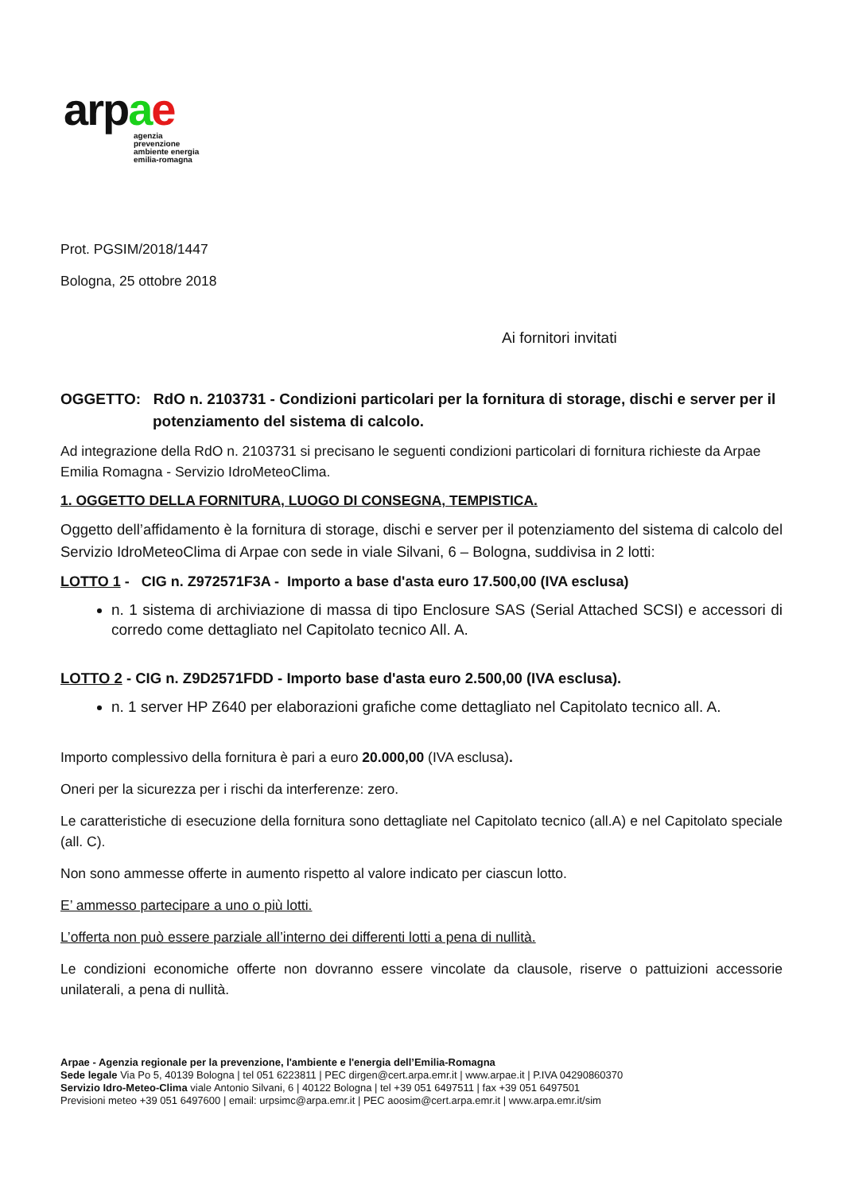arpae
agenzia
prevenzione
ambiente energia
emilia-romagna
Prot. PGSIM/2018/1447
Bologna, 25 ottobre 2018
Ai fornitori invitati
OGGETTO: RdO n. 2103731 - Condizioni particolari per la fornitura di storage, dischi e server per il potenziamento del sistema di calcolo.
Ad integrazione della RdO n. 2103731 si precisano le seguenti condizioni particolari di fornitura richieste da Arpae Emilia Romagna - Servizio IdroMeteoClima.
1. OGGETTO DELLA FORNITURA, LUOGO DI CONSEGNA, TEMPISTICA.
Oggetto dell’affidamento è la fornitura di storage, dischi e server per il potenziamento del sistema di calcolo del Servizio IdroMeteoClima di Arpae con sede in viale Silvani, 6 – Bologna, suddivisa in 2 lotti:
LOTTO 1 - CIG n. Z972571F3A - Importo a base d'asta euro 17.500,00 (IVA esclusa)
n. 1 sistema di archiviazione di massa di tipo Enclosure SAS (Serial Attached SCSI) e accessori di corredo come dettagliato nel Capitolato tecnico All. A.
LOTTO 2 - CIG n. Z9D2571FDD - Importo base d'asta euro 2.500,00 (IVA esclusa).
n. 1 server HP Z640 per elaborazioni grafiche come dettagliato nel Capitolato tecnico all. A.
Importo complessivo della fornitura è pari a euro 20.000,00 (IVA esclusa).
Oneri per la sicurezza per i rischi da interferenze: zero.
Le caratteristiche di esecuzione della fornitura sono dettagliate nel Capitolato tecnico (all.A) e nel Capitolato speciale (all. C).
Non sono ammesse offerte in aumento rispetto al valore indicato per ciascun lotto.
E’ ammesso partecipare a uno o più lotti.
L’offerta non può essere parziale all’interno dei differenti lotti a pena di nullità.
Le condizioni economiche offerte non dovranno essere vincolate da clausole, riserve o pattuizioni accessorie unilaterali, a pena di nullità.
Arpae - Agenzia regionale per la prevenzione, l'ambiente e l'energia dell’Emilia-Romagna
Sede legale Via Po 5, 40139 Bologna | tel 051 6223811 | PEC dirgen@cert.arpa.emr.it | www.arpae.it | P.IVA 04290860370
Servizio Idro-Meteo-Clima viale Antonio Silvani, 6 | 40122 Bologna | tel +39 051 6497511 | fax +39 051 6497501
Previsioni meteo +39 051 6497600 | email: urpsimc@arpa.emr.it | PEC aoosim@cert.arpa.emr.it | www.arpa.emr.it/sim